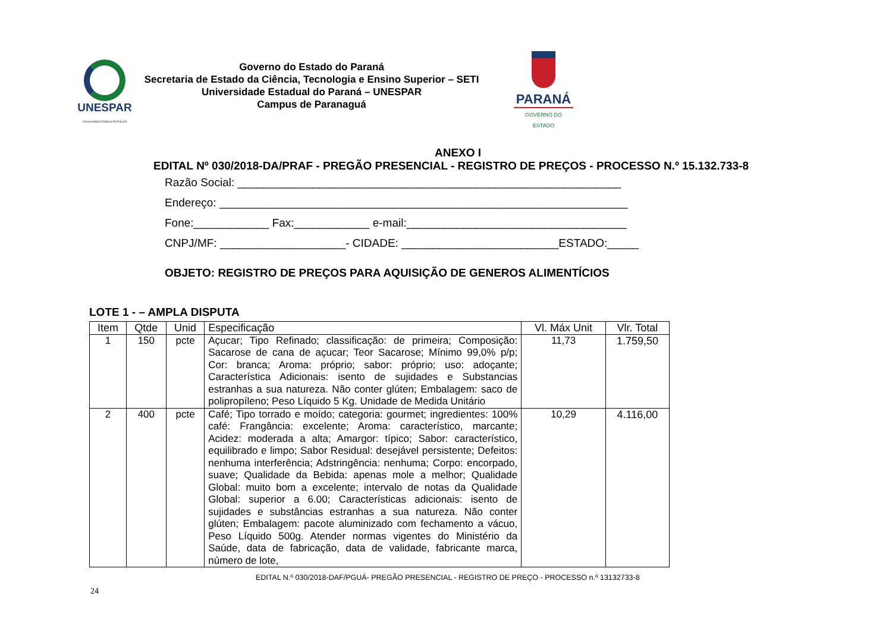UNESPAR
Universidade Estadual do Paraná
Governo do Estado do Paraná
Secretaria de Estado da Ciência, Tecnologia e Ensino Superior – SETI
Universidade Estadual do Paraná – UNESPAR
Campus de Paranaguá
PARANÁ
GOVERNO DO ESTADO
ANEXO I
EDITAL Nº 030/2018-DA/PRAF - PREGÃO PRESENCIAL - REGISTRO DE PREÇOS - PROCESSO N.º 15.132.733-8
Razão Social: _____________________________________________________________
Endereço: _________________________________________________________________
Fone:____________ Fax:____________ e-mail:___________________________________
CNPJ/MF: ____________________- CIDADE: _________________________ESTADO:_____
OBJETO: REGISTRO DE PREÇOS PARA AQUISIÇÃO DE GENEROS ALIMENTÍCIOS
LOTE 1 - – AMPLA DISPUTA
| Item | Qtde | Unid | Especificação | Vl. Máx Unit | Vlr. Total |
| --- | --- | --- | --- | --- | --- |
| 1 | 150 | pcte | Açucar; Tipo Refinado; classificação: de primeira; Composição: Sacarose de cana de açucar; Teor Sacarose; Mínimo 99,0% p/p; Cor: branca; Aroma: próprio; sabor: próprio; uso: adoçante; Característica Adicionais: isento de sujidades e Substancias estranhas a sua natureza. Não conter glúten; Embalagem: saco de polipropíleno; Peso Líquido 5 Kg. Unidade de Medida Unitário | 11,73 | 1.759,50 |
| 2 | 400 | pcte | Café; Tipo torrado e moído; categoria: gourmet; ingredientes: 100% café: Frangância: excelente; Aroma: característico, marcante; Acidez: moderada a alta; Amargor: típico; Sabor: característico, equilibrado e limpo; Sabor Residual: desejável persistente; Defeitos: nenhuma interferência; Adstringência: nenhuma; Corpo: encorpado, suave; Qualidade da Bebida: apenas mole a melhor; Qualidade Global: muito bom a excelente; intervalo de notas da Qualidade Global: superior a 6.00; Características adicionais: isento de sujidades e substâncias estranhas a sua natureza. Não conter glúten; Embalagem: pacote aluminizado com fechamento a vácuo, Peso Líquido 500g. Atender normas vigentes do Ministério da Saúde, data de fabricação, data de validade, fabricante marca, número de lote, | 10,29 | 4.116,00 |
EDITAL N.º 030/2018-DAF/PGUÁ- PREGÃO PRESENCIAL - REGISTRO DE PREÇO - PROCESSO n.º 13132733-8
24